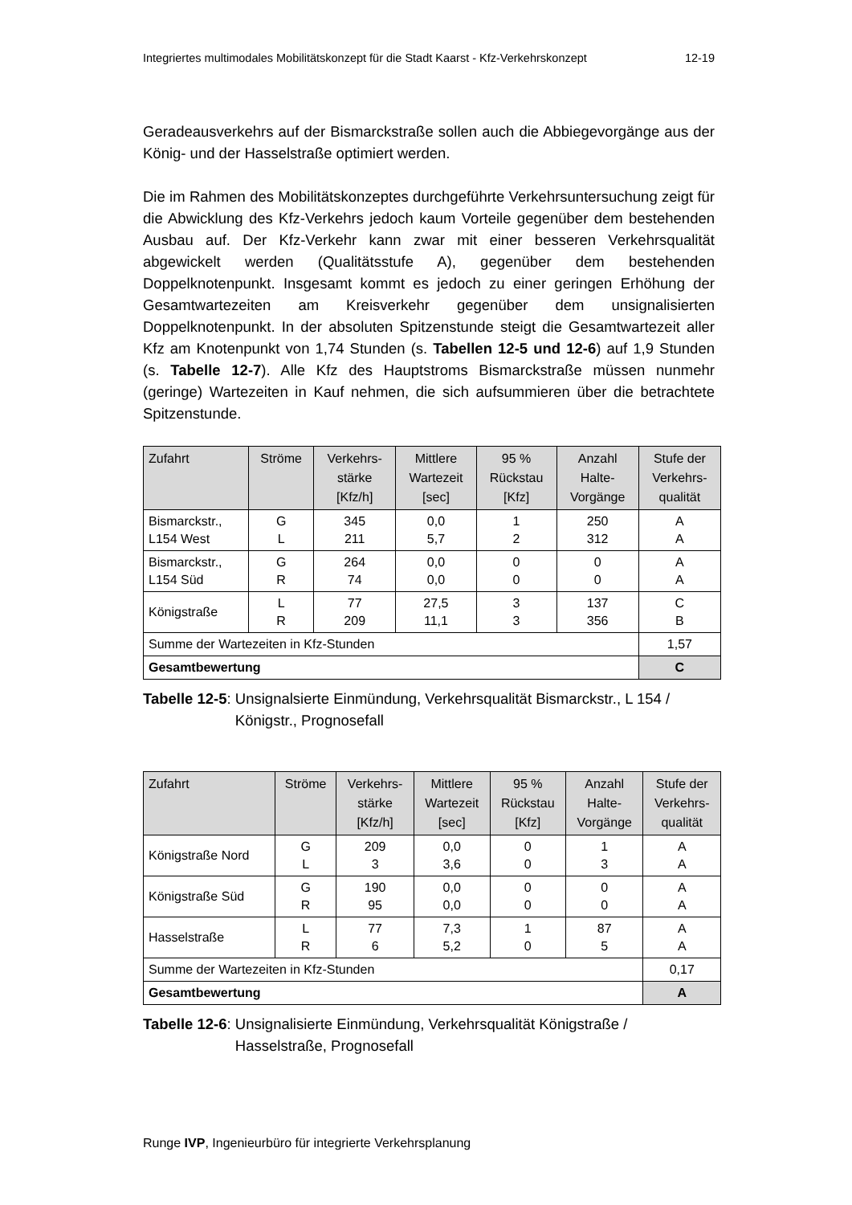Integriertes multimodales Mobilitätskonzept für die Stadt Kaarst - Kfz-Verkehrskonzept 12-19
Geradeausverkehrs auf der Bismarckstraße sollen auch die Abbiegevorgänge aus der König- und der Hasselstraße optimiert werden.
Die im Rahmen des Mobilitätskonzeptes durchgeführte Verkehrsuntersuchung zeigt für die Abwicklung des Kfz-Verkehrs jedoch kaum Vorteile gegenüber dem bestehenden Ausbau auf. Der Kfz-Verkehr kann zwar mit einer besseren Verkehrsqualität abgewickelt werden (Qualitätsstufe A), gegenüber dem bestehenden Doppelknotenpunkt. Insgesamt kommt es jedoch zu einer geringen Erhöhung der Gesamtwartezeiten am Kreisverkehr gegenüber dem unsignalisierten Doppelknotenpunkt. In der absoluten Spitzenstunde steigt die Gesamtwartezeit aller Kfz am Knotenpunkt von 1,74 Stunden (s. Tabellen 12-5 und 12-6) auf 1,9 Stunden (s. Tabelle 12-7). Alle Kfz des Hauptstroms Bismarckstraße müssen nunmehr (geringe) Wartezeiten in Kauf nehmen, die sich aufsummieren über die betrachtete Spitzenstunde.
| Zufahrt | Ströme | Verkehrs- stärke [Kfz/h] | Mittlere Wartezeit [sec] | 95 % Rückstau [Kfz] | Anzahl Halte- Vorgänge | Stufe der Verkehrs- qualität |
| --- | --- | --- | --- | --- | --- | --- |
| Bismarckstr., L154 West | G L | 345 211 | 0,0 5,7 | 1 2 | 250 312 | A A |
| Bismarckstr., L154 Süd | G R | 264 74 | 0,0 0,0 | 0 0 | 0 0 | A A |
| Königstraße | L R | 77 209 | 27,5 11,1 | 3 3 | 137 356 | C B |
| Summe der Wartezeiten in Kfz-Stunden | | | | | | 1,57 |
| Gesamtbewertung | | | | | | C |
Tabelle 12-5: Unsignalsierte Einmündung, Verkehrsqualität Bismarckstr., L 154 / Königstr., Prognosefall
| Zufahrt | Ströme | Verkehrs- stärke [Kfz/h] | Mittlere Wartezeit [sec] | 95 % Rückstau [Kfz] | Anzahl Halte- Vorgänge | Stufe der Verkehrs- qualität |
| --- | --- | --- | --- | --- | --- | --- |
| Königstraße Nord | G L | 209 3 | 0,0 3,6 | 0 0 | 1 3 | A A |
| Königstraße Süd | G R | 190 95 | 0,0 0,0 | 0 0 | 0 0 | A A |
| Hasselstraße | L R | 77 6 | 7,3 5,2 | 1 0 | 87 5 | A A |
| Summe der Wartezeiten in Kfz-Stunden | | | | | | 0,17 |
| Gesamtbewertung | | | | | | A |
Tabelle 12-6: Unsignalisierte Einmündung, Verkehrsqualität Königstraße / Hasselstraße, Prognosefall
Runge IVP, Ingenieurbüro für integrierte Verkehrsplanung